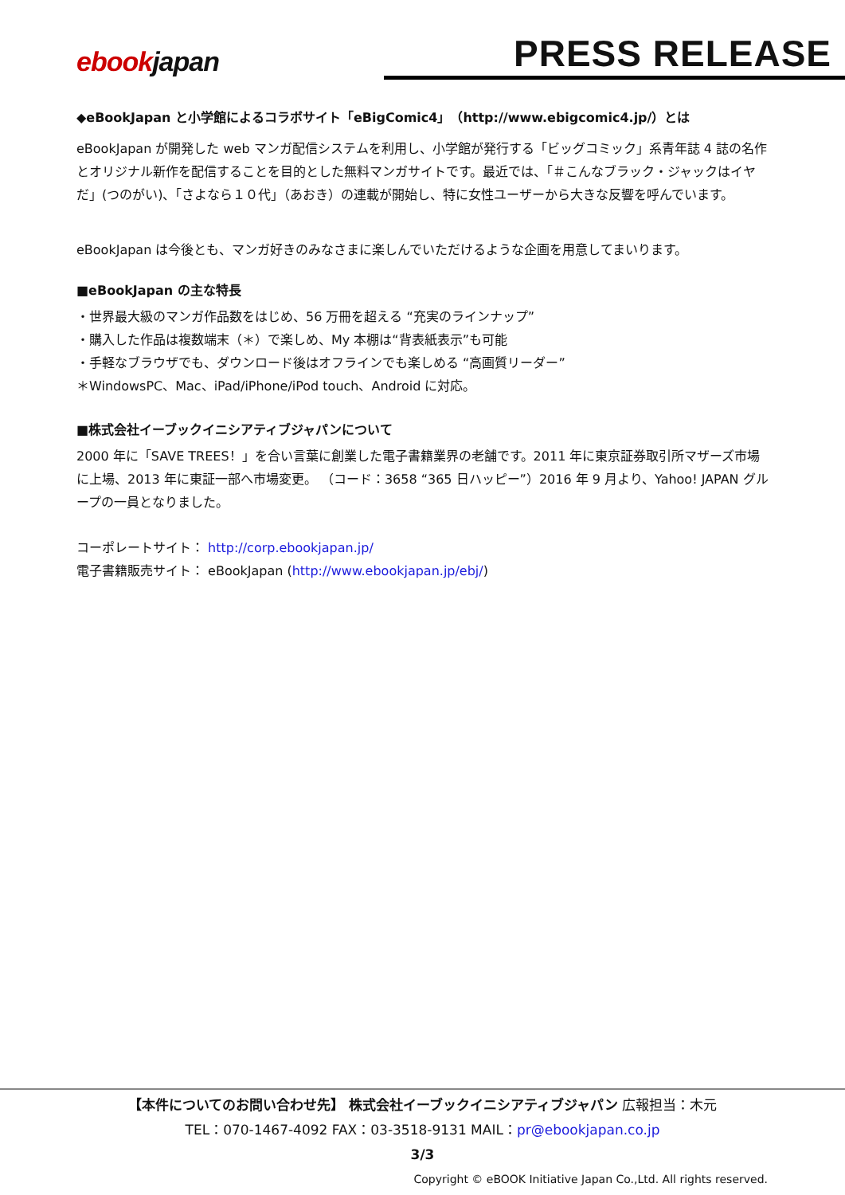ebookjapan PRESS RELEASE
◆eBookJapan と小学館によるコラボサイト「eBigComic4」（http://www.ebigcomic4.jp/）とは
eBookJapan が開発した web マンガ配信システムを利用し、小学館が発行する「ビッグコミック」系青年誌 4 誌の名作とオリジナル新作を配信することを目的とした無料マンガサイトです。最近では、「＃こんなブラック・ジャックはイヤだ」(つのがい)、「さよなら１０代」（あおき）の連載が開始し、特に女性ユーザーから大きな反響を呼んでいます。
eBookJapan は今後とも、マンガ好きのみなさまに楽しんでいただけるような企画を用意してまいります。
■eBookJapan の主な特長
・世界最大級のマンガ作品数をはじめ、56 万冊を超える “充実のラインナップ”
・購入した作品は複数端末（＊）で楽しめ、My 本棚は“背表紙表示”も可能
・手軽なブラウザでも、ダウンロード後はオフラインでも楽しめる “高画質リーダー”
＊WindowsPC、Mac、iPad/iPhone/iPod touch、Android に対応。
■株式会社イーブックイニシアティブジャパンについて
2000 年に「SAVE TREES！」を合い言葉に創業した電子書籍業界の老舗です。2011 年に東京証券取引所マザーズ市場に上場、2013 年に東証一部へ市場変更。 （コード：3658 “365 日ハッピー”）2016 年 9 月より、Yahoo! JAPAN グループの一員となりました。
コーポレートサイト： http://corp.ebookjapan.jp/
電子書籍販売サイト： eBookJapan (http://www.ebookjapan.jp/ebj/)
【本件についてのお問い合わせ先】 株式会社イーブックイニシアティブジャパン 広報担当：木元
TEL：070-1467-4092 FAX：03-3518-9131 MAIL：pr@ebookjapan.co.jp
3/3
Copyright © eBOOK Initiative Japan Co.,Ltd. All rights reserved.